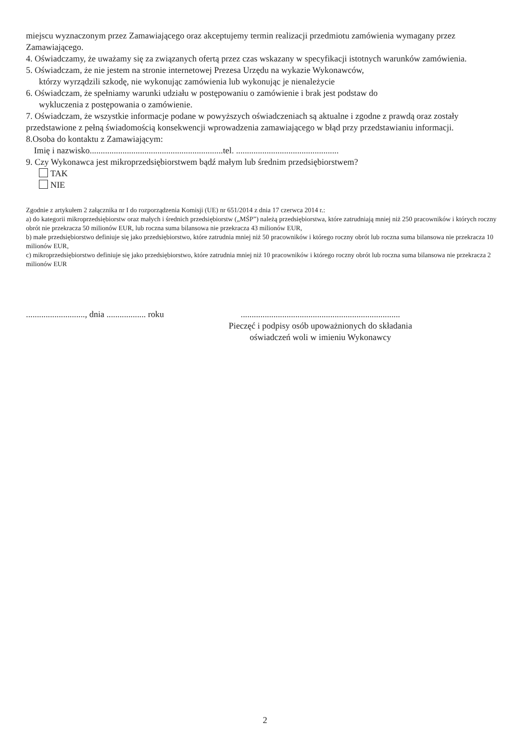miejscu wyznaczonym przez Zamawiającego oraz akceptujemy termin realizacji przedmiotu zamówienia wymagany przez Zamawiającego.
4. Oświadczamy, że uważamy się za związanych ofertą przez czas wskazany w specyfikacji istotnych warunków zamówienia.
5. Oświadczam, że nie jestem na stronie internetowej Prezesa Urzędu na wykazie Wykonawców,
którzy wyrządzili szkodę, nie wykonując zamówienia lub wykonując je nienależycie
6. Oświadczam, że spełniamy warunki udziału w postępowaniu o zamówienie i brak jest podstaw do
wykluczenia z postępowania o zamówienie.
7. Oświadczam, że wszystkie informacje podane w powyższych oświadczeniach są aktualne i zgodne z prawdą oraz zostały przedstawione z pełną świadomością konsekwencji wprowadzenia zamawiającego w błąd przy przedstawianiu informacji.
8.Osoba do kontaktu z Zamawiającym:
Imię i nazwisko.............................................................tel. ...............................................
9. Czy Wykonawca jest mikroprzedsiębiorstwem bądź małym lub średnim przedsiębiorstwem?
TAK
NIE
Zgodnie z artykułem 2 załącznika nr I do rozporządzenia Komisji (UE) nr 651/2014 z dnia 17 czerwca 2014 r.:
a) do kategorii mikroprzedsiębiorstw oraz małych i średnich przedsiębiorstw („MŚP”) należą przedsiębiorstwa, które zatrudniają mniej niż 250 pracowników i których roczny obrót nie przekracza 50 milionów EUR, lub roczna suma bilansowa nie przekracza 43 milionów EUR,
b) małe przedsiębiorstwo definiuje się jako przedsiębiorstwo, które zatrudnia mniej niż 50 pracowników i którego roczny obrót lub roczna suma bilansowa nie przekracza 10 milionów EUR,
c) mikroprzedsiębiorstwo definiuje się jako przedsiębiorstwo, które zatrudnia mniej niż 10 pracowników i którego roczny obrót lub roczna suma bilansowa nie przekracza 2 milionów EUR
..........................., dnia .................. roku
.........................................................................
Pieczęć i podpisy osób upoważnionych do składania
oświadczeń woli w imieniu Wykonawcy
2